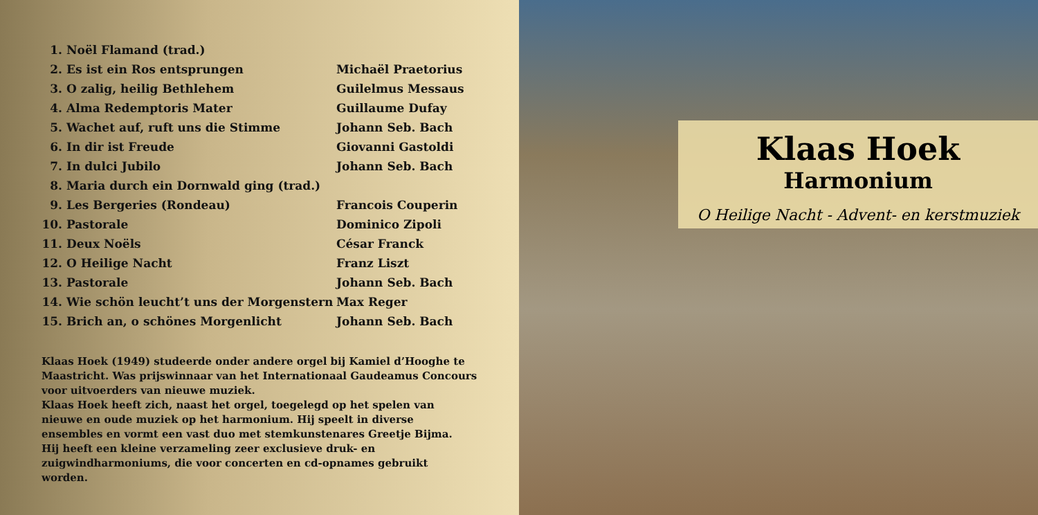| 1. | Noël Flamand (trad.) | |
| 2. | Es ist ein Ros entsprungen | Michaël Praetorius |
| 3. | O zalig, heilig Bethlehem | Guilelmus Messaus |
| 4. | Alma Redemptoris Mater | Guillaume Dufay |
| 5. | Wachet auf, ruft uns die Stimme | Johann Seb. Bach |
| 6. | In dir ist Freude | Giovanni Gastoldi |
| 7. | In dulci Jubilo | Johann Seb. Bach |
| 8. | Maria durch ein Dornwald ging (trad.) | |
| 9. | Les Bergeries (Rondeau) | Francois Couperin |
| 10. | Pastorale | Dominico Zipoli |
| 11. | Deux Noëls | César Franck |
| 12. | O Heilige Nacht | Franz Liszt |
| 13. | Pastorale | Johann Seb. Bach |
| 14. | Wie schön leucht’t uns der Morgenstern | Max Reger |
| 15. | Brich an, o schönes Morgenlicht | Johann Seb. Bach |
Klaas Hoek (1949) studeerde onder andere orgel bij Kamiel d’Hooghe te Maastricht. Was prijswinnaar van het Internationaal Gaudeamus Concours voor uitvoerders van nieuwe muziek.
Klaas Hoek heeft zich, naast het orgel, toegelegd op het spelen van nieuwe en oude muziek op het harmonium. Hij speelt in diverse ensembles en vormt een vast duo met stemkunstenares Greetje Bijma.
Hij heeft een kleine verzameling zeer exclusieve druk- en zuigwindharmoniums, die voor concerten en cd-opnames gebruikt worden.
Klaas Hoek
Harmonium
O Heilige Nacht - Advent- en kerstmuziek